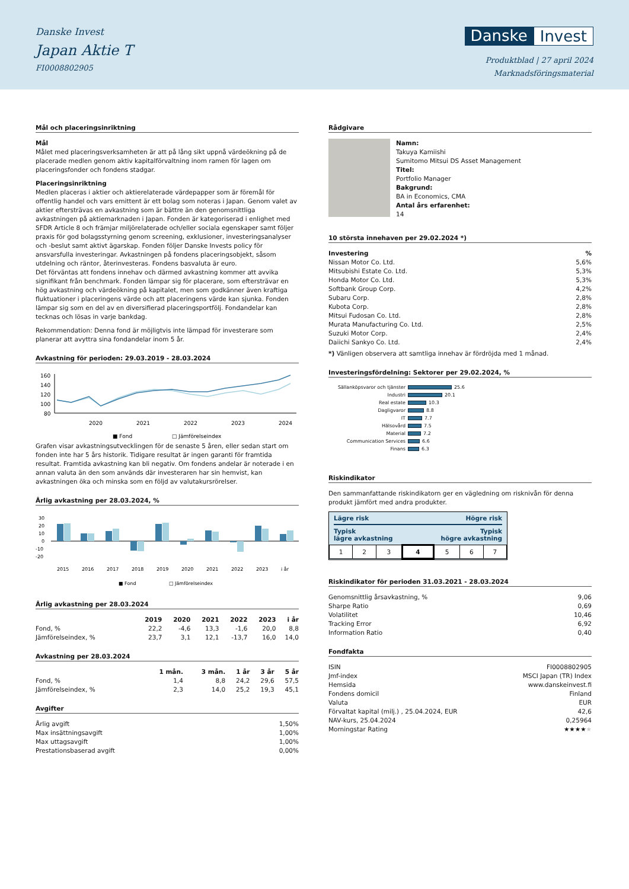Danske Invest
Japan Aktie T
FI0008802905
Danske Invest
Produktblad | 27 april 2024
Marknadsföringsmaterial
Mål och placeringsinriktning
Mål
Målet med placeringsverksamheten är att på lång sikt uppnå värdeökning på de placerade medlen genom aktiv kapitalförvaltning inom ramen för lagen om placeringsfonder och fondens stadgar.
Placeringsinriktning
Medlen placeras i aktier och aktierelaterade värdepapper som är föremål för offentlig handel och vars emittent är ett bolag som noteras i Japan. Genom valet av aktier eftersträvas en avkastning som är bättre än den genomsnittliga avkastningen på aktiemarknaden i Japan. Fonden är kategoriserad i enlighet med SFDR Article 8 och främjar miljörelaterade och/eller sociala egenskaper samt följer praxis för god bolagsstyrning genom screening, exklusioner, investeringsanalyser och -beslut samt aktivt ägarskap. Fonden följer Danske Invests policy för ansvarsfulla investeringar. Avkastningen på fondens placeringsobjekt, såsom utdelning och räntor, återinvesteras. Fondens basvaluta är euro.
Det förväntas att fondens innehav och därmed avkastning kommer att avvika signifikant från benchmark. Fonden lämpar sig för placerare, som eftersträvar en hög avkastning och värdeökning på kapitalet, men som godkänner även kraftiga fluktuationer i placeringens värde och att placeringens värde kan sjunka. Fonden lämpar sig som en del av en diversifierad placeringsportfölj. Fondandelar kan tecknas och lösas in varje bankdag.
Rekommendation: Denna fond är möjligtvis inte lämpad för investerare som planerar att avyttra sina fondandelar inom 5 år.
Avkastning för perioden: 29.03.2019 - 28.03.2024
160
140
120
100
80
2020
2021
2022
2023
2024
■ Fond
□ Jämförelseindex
Grafen visar avkastningsutvecklingen för de senaste 5 åren, eller sedan start om fonden inte har 5 års historik. Tidigare resultat är ingen garanti för framtida resultat. Framtida avkastning kan bli negativ. Om fondens andelar är noterade i en annan valuta än den som används där investeraren har sin hemvist, kan avkastningen öka och minska som en följd av valutakursrörelser.
Årlig avkastning per 28.03.2024, %
30
20
10
0
-10
-20
2015
2016
2017
2018
2019
2020
2021
2022
2023
i år
■ Fond
□ Jämförelseindex
Årlig avkastning per 28.03.2024
| | 2019 | 2020 | 2021 | 2022 | 2023 | i år |
| --- | --- | --- | --- | --- | --- | --- |
| Fond, % | 22,2 | -4,6 | 13,3 | -1,6 | 20,0 | 8,8 |
| Jämförelseindex, % | 23,7 | 3,1 | 12,1 | -13,7 | 16,0 | 14,0 |
Avkastning per 28.03.2024
| | 1 mån. | 3 mån. | 1 år | 3 år | 5 år |
| --- | --- | --- | --- | --- | --- |
| Fond, % | 1,4 | 8,8 | 24,2 | 29,6 | 57,5 |
| Jämförelseindex, % | 2,3 | 14,0 | 25,2 | 19,3 | 45,1 |
Avgifter
| Årlig avgift | 1,50% |
| Max insättningsavgift | 1,00% |
| Max uttagsavgift | 1,00% |
| Prestationsbaserad avgift | 0,00% |
Rådgivare
Namn:
Takuya Kamiishi
Sumitomo Mitsui DS Asset Management
Titel:
Portfolio Manager
Bakgrund:
BA in Economics, CMA
Antal års erfarenhet:
14
10 största innehaven per 29.02.2024 *)
| Investering | % |
| --- | --- |
| Nissan Motor Co. Ltd. | 5,6% |
| Mitsubishi Estate Co. Ltd. | 5,3% |
| Honda Motor Co. Ltd. | 5,3% |
| Softbank Group Corp. | 4,2% |
| Subaru Corp. | 2,8% |
| Kubota Corp. | 2,8% |
| Mitsui Fudosan Co. Ltd. | 2,8% |
| Murata Manufacturing Co. Ltd. | 2,5% |
| Suzuki Motor Corp. | 2,4% |
| Daiichi Sankyo Co. Ltd. | 2,4% |
*) Vänligen observera att samtliga innehav är fördröjda med 1 månad.
Investeringsfördelning: Sektorer per 29.02.2024, %
Sällanköpsvaror och tjänster 25.6
Industri 20.1
Real estate 10.3
Dagligvaror 8.8
IT 7.7
Hälsovård 7.5
Material 7.2
Communication Services 6.6
Finans 6.3
Riskindikator
Den sammanfattande riskindikatorn ger en vägledning om risknivån för denna produkt jämfört med andra produkter.
Lägre risk Högre risk
Typisk
lägre avkastning Typisk
högre avkastning
| 1 | 2 | 3 | 4 | 5 | 6 | 7 |
Riskindikator för perioden 31.03.2021 - 28.03.2024
| Genomsnittlig årsavkastning, % | 9,06 |
| Sharpe Ratio | 0,69 |
| Volatilitet | 10,46 |
| Tracking Error | 6,92 |
| Information Ratio | 0,40 |
Fondfakta
| ISIN | FI0008802905 |
| Jmf-index | MSCI Japan (TR) Index |
| Hemsida | www.danskeinvest.fi |
| Fondens domicil | Finland |
| Valuta | EUR |
| Förvaltat kapital (milj.) , 25.04.2024, EUR | 42,6 |
| NAV-kurs, 25.04.2024 | 0,25964 |
| Morningstar Rating | ★★★★ ★ |